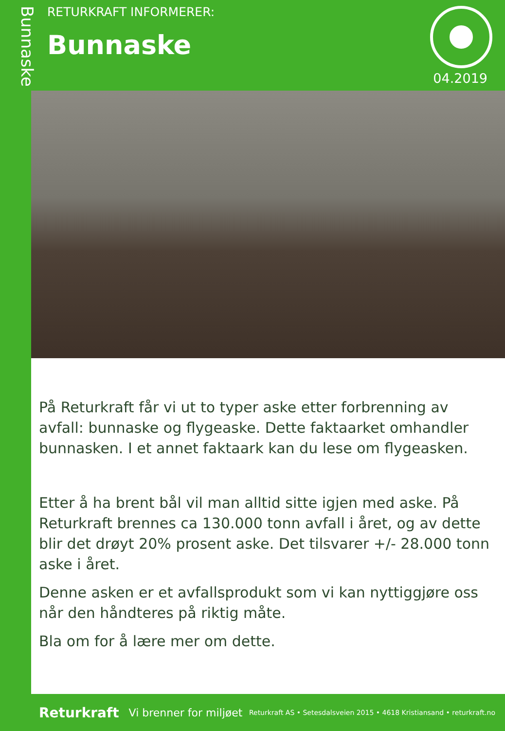Bunnaske
RETURKRAFT INFORMERER:
Bunnaske
04.2019
På Returkraft får vi ut to typer aske etter forbrenning av avfall: bunnaske og flygeaske. Dette faktaarket omhandler bunnasken. I et annet faktaark kan du lese om flygeasken.
Etter å ha brent bål vil man alltid sitte igjen med aske. På Returkraft brennes ca 130.000 tonn avfall i året, og av dette blir det drøyt 20% prosent aske. Det tilsvarer +/- 28.000 tonn aske i året.
Denne asken er et avfallsprodukt som vi kan nyttiggjøre oss når den håndteres på riktig måte.
Bla om for å lære mer om dette.
Returkraft Vi brenner for miljøet Returkraft AS • Setesdalsveien 2015 • 4618 Kristiansand • returkraft.no